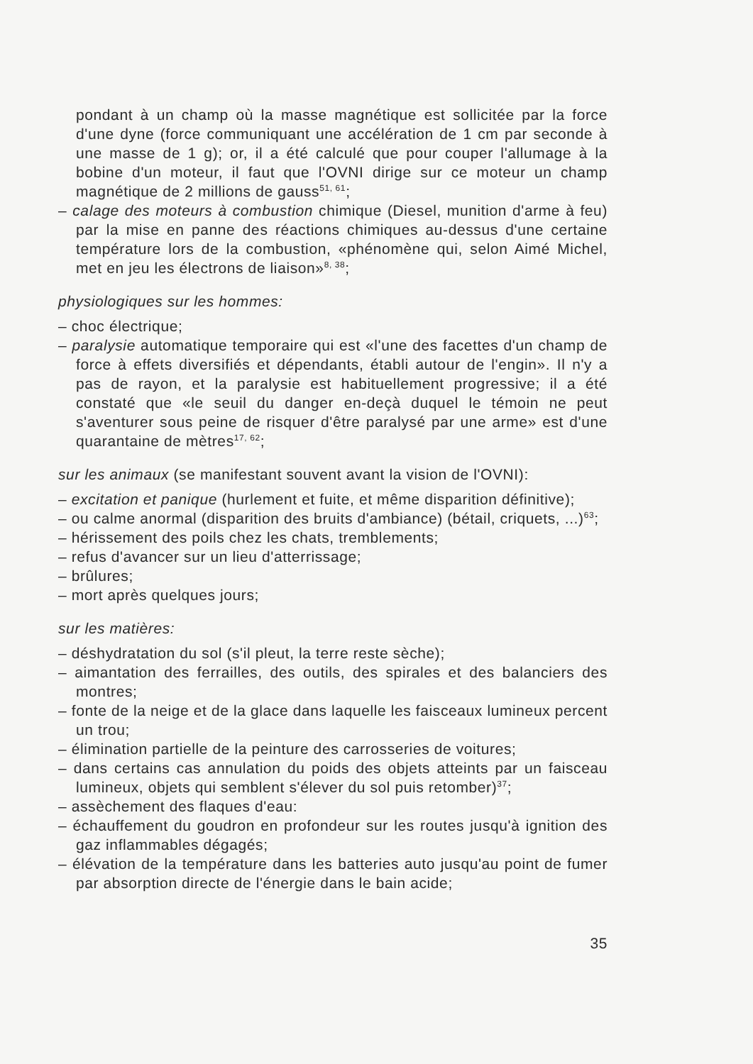pondant à un champ où la masse magnétique est sollicitée par la force d'une dyne (force communiquant une accélération de 1 cm par seconde à une masse de 1 g); or, il a été calculé que pour couper l'allumage à la bobine d'un moteur, il faut que l'OVNI dirige sur ce moteur un champ magnétique de 2 millions de gauss<sup>51, 61</sup>;
– calage des moteurs à combustion chimique (Diesel, munition d'arme à feu) par la mise en panne des réactions chimiques au-dessus d'une certaine température lors de la combustion, «phénomène qui, selon Aimé Michel, met en jeu les électrons de liaison»<sup>8, 38</sup>;
physiologiques sur les hommes:
– choc électrique;
– paralysie automatique temporaire qui est «l'une des facettes d'un champ de force à effets diversifiés et dépendants, établi autour de l'engin». Il n'y a pas de rayon, et la paralysie est habituellement progressive; il a été constaté que «le seuil du danger en-deçà duquel le témoin ne peut s'aventurer sous peine de risquer d'être paralysé par une arme» est d'une quarantaine de mètres<sup>17, 62</sup>;
sur les animaux (se manifestant souvent avant la vision de l'OVNI):
– excitation et panique (hurlement et fuite, et même disparition définitive);
– ou calme anormal (disparition des bruits d'ambiance) (bétail, criquets, ...)<sup>63</sup>;
– hérissement des poils chez les chats, tremblements;
– refus d'avancer sur un lieu d'atterrissage;
– brûlures;
– mort après quelques jours;
sur les matières:
– déshydratation du sol (s'il pleut, la terre reste sèche);
– aimantation des ferrailles, des outils, des spirales et des balanciers des montres;
– fonte de la neige et de la glace dans laquelle les faisceaux lumineux percent un trou;
– élimination partielle de la peinture des carrosseries de voitures;
– dans certains cas annulation du poids des objets atteints par un faisceau lumineux, objets qui semblent s'élever du sol puis retomber)<sup>37</sup>;
– assèchement des flaques d'eau:
– échauffement du goudron en profondeur sur les routes jusqu'à ignition des gaz inflammables dégagés;
– élévation de la température dans les batteries auto jusqu'au point de fumer par absorption directe de l'énergie dans le bain acide;
35